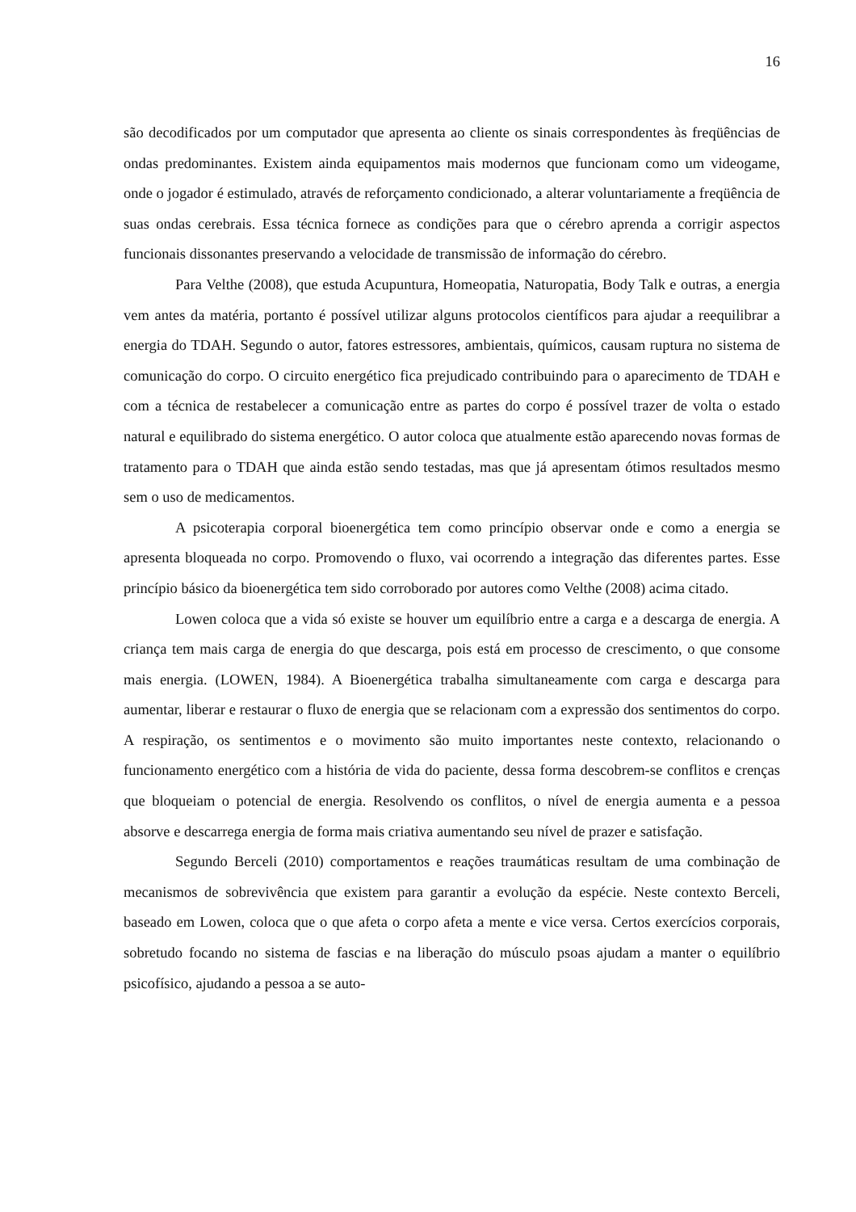16
são decodificados por um computador que apresenta ao cliente os sinais correspondentes às freqüências de ondas predominantes. Existem ainda equipamentos mais modernos que funcionam como um videogame, onde o jogador é estimulado, através de reforçamento condicionado, a alterar voluntariamente a freqüência de suas ondas cerebrais. Essa técnica fornece as condições para que o cérebro aprenda a corrigir aspectos funcionais dissonantes preservando a velocidade de transmissão de informação do cérebro.
Para Velthe (2008), que estuda Acupuntura, Homeopatia, Naturopatia, Body Talk e outras, a energia vem antes da matéria, portanto é possível utilizar alguns protocolos científicos para ajudar a reequilibrar a energia do TDAH. Segundo o autor, fatores estressores, ambientais, químicos, causam ruptura no sistema de comunicação do corpo. O circuito energético fica prejudicado contribuindo para o aparecimento de TDAH e com a técnica de restabelecer a comunicação entre as partes do corpo é possível trazer de volta o estado natural e equilibrado do sistema energético. O autor coloca que atualmente estão aparecendo novas formas de tratamento para o TDAH que ainda estão sendo testadas, mas que já apresentam ótimos resultados mesmo sem o uso de medicamentos.
A psicoterapia corporal bioenergética tem como princípio observar onde e como a energia se apresenta bloqueada no corpo. Promovendo o fluxo, vai ocorrendo a integração das diferentes partes. Esse princípio básico da bioenergética tem sido corroborado por autores como Velthe (2008) acima citado.
Lowen coloca que a vida só existe se houver um equilíbrio entre a carga e a descarga de energia. A criança tem mais carga de energia do que descarga, pois está em processo de crescimento, o que consome mais energia. (LOWEN, 1984). A Bioenergética trabalha simultaneamente com carga e descarga para aumentar, liberar e restaurar o fluxo de energia que se relacionam com a expressão dos sentimentos do corpo. A respiração, os sentimentos e o movimento são muito importantes neste contexto, relacionando o funcionamento energético com a história de vida do paciente, dessa forma descobrem-se conflitos e crenças que bloqueiam o potencial de energia. Resolvendo os conflitos, o nível de energia aumenta e a pessoa absorve e descarrega energia de forma mais criativa aumentando seu nível de prazer e satisfação.
Segundo Berceli (2010) comportamentos e reações traumáticas resultam de uma combinação de mecanismos de sobrevivência que existem para garantir a evolução da espécie. Neste contexto Berceli, baseado em Lowen, coloca que o que afeta o corpo afeta a mente e vice versa. Certos exercícios corporais, sobretudo focando no sistema de fascias e na liberação do músculo psoas ajudam a manter o equilíbrio psicofísico, ajudando a pessoa a se auto-